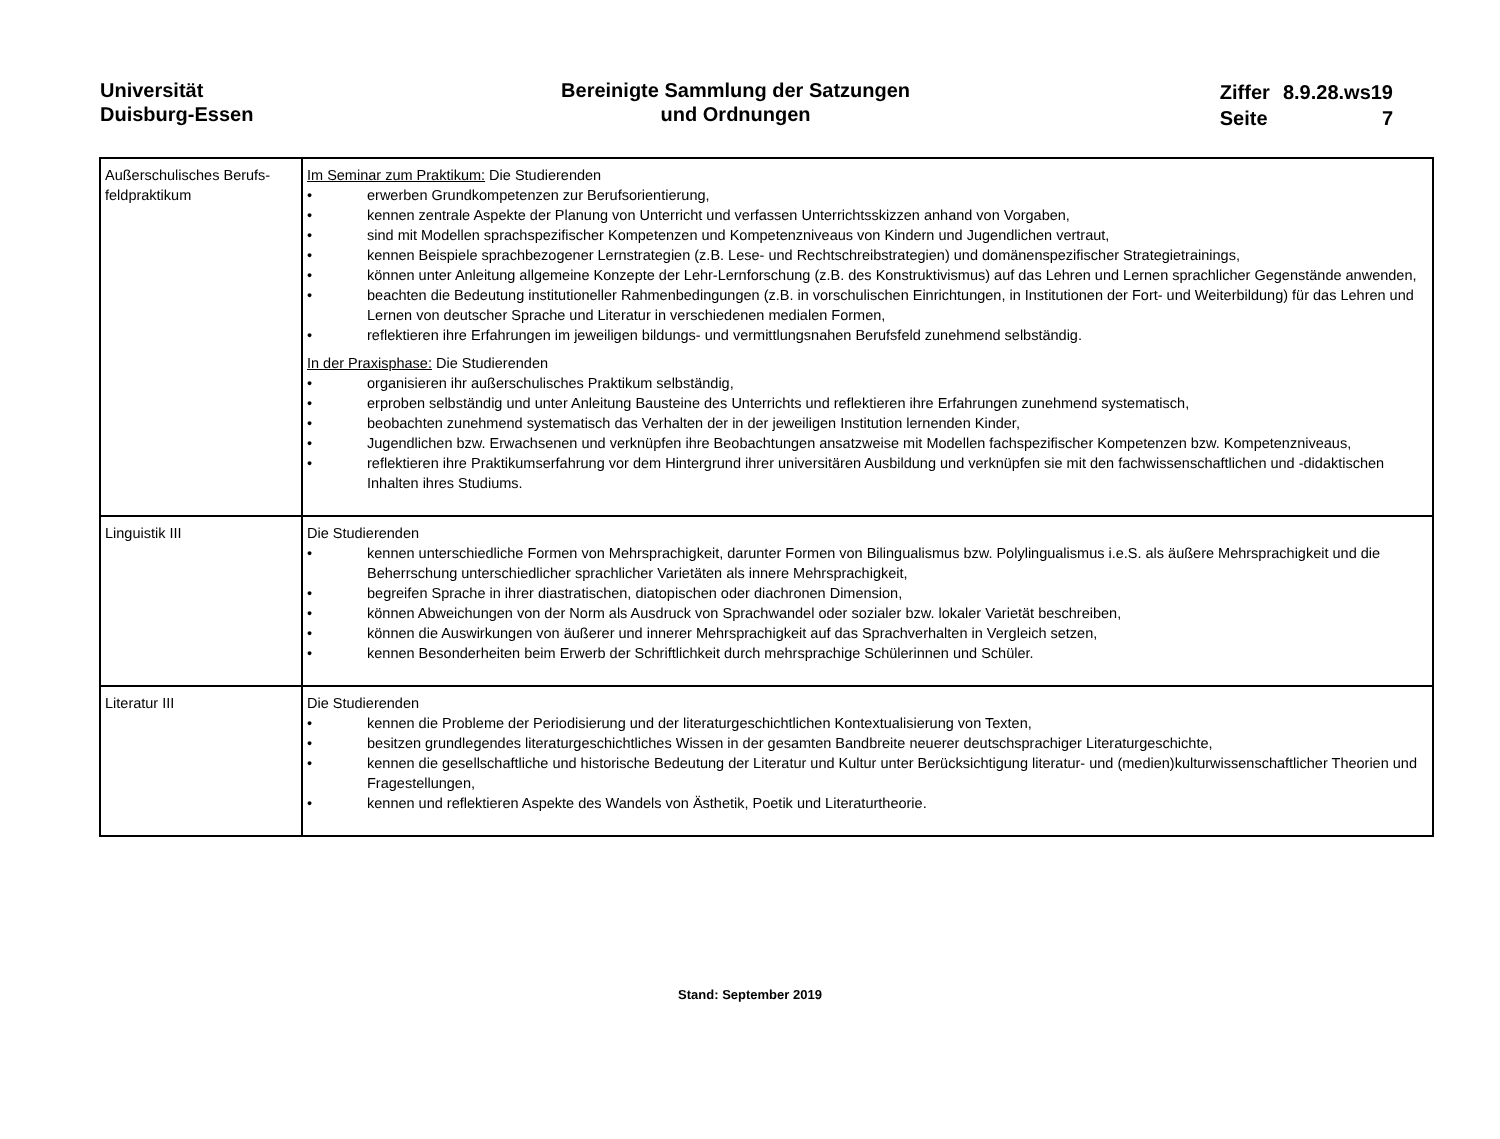Universität
Duisburg-Essen
Bereinigte Sammlung der Satzungen
und Ordnungen
| Ziffer | 8.9.28.ws19 |
| Seite | 7 |
| Außerschulisches Berufs-feldpraktikum | Im Seminar zum Praktikum: Die Studierenden • erwerben Grundkompetenzen zur Berufsorientierung, • kennen zentrale Aspekte der Planung von Unterricht und verfassen Unterrichtsskizzen anhand von Vorgaben, • sind mit Modellen sprachspezifischer Kompetenzen und Kompetenzniveaus von Kindern und Jugendlichen vertraut, • kennen Beispiele sprachbezogener Lernstrategien (z.B. Lese- und Rechtschreibstrategien) und domänenspezifischer Strategietrainings, • können unter Anleitung allgemeine Konzepte der Lehr-Lernforschung (z.B. des Konstruktivismus) auf das Lehren und Lernen sprachlicher Gegenstände anwenden, • beachten die Bedeutung institutioneller Rahmenbedingungen (z.B. in vorschulischen Einrichtungen, in Institutionen der Fort- und Weiterbildung) für das Lehren und Lernen von deutscher Sprache und Literatur in verschiedenen medialen Formen, • reflektieren ihre Erfahrungen im jeweiligen bildungs- und vermittlungsnahen Berufsfeld zunehmend selbständig. In der Praxisphase: Die Studierenden • organisieren ihr außerschulisches Praktikum selbständig, • erproben selbständig und unter Anleitung Bausteine des Unterrichts und reflektieren ihre Erfahrungen zunehmend systematisch, • beobachten zunehmend systematisch das Verhalten der in der jeweiligen Institution lernenden Kinder, • Jugendlichen bzw. Erwachsenen und verknüpfen ihre Beobachtungen ansatzweise mit Modellen fachspezifischer Kompetenzen bzw. Kompetenzniveaus, • reflektieren ihre Praktikumserfahrung vor dem Hintergrund ihrer universitären Ausbildung und verknüpfen sie mit den fachwissenschaftlichen und -didaktischen Inhalten ihres Studiums. |
| Linguistik III | Die Studierenden • kennen unterschiedliche Formen von Mehrsprachigkeit, darunter Formen von Bilingualismus bzw. Polylingualismus i.e.S. als äußere Mehrsprachigkeit und die Beherrschung unterschiedlicher sprachlicher Varietäten als innere Mehrsprachigkeit, • begreifen Sprache in ihrer diastratischen, diatopischen oder diachronen Dimension, • können Abweichungen von der Norm als Ausdruck von Sprachwandel oder sozialer bzw. lokaler Varietät beschreiben, • können die Auswirkungen von äußerer und innerer Mehrsprachigkeit auf das Sprachverhalten in Vergleich setzen, • kennen Besonderheiten beim Erwerb der Schriftlichkeit durch mehrsprachige Schülerinnen und Schüler. |
| Literatur III | Die Studierenden • kennen die Probleme der Periodisierung und der literaturgeschichtlichen Kontextualisierung von Texten, • besitzen grundlegendes literaturgeschichtliches Wissen in der gesamten Bandbreite neuerer deutschsprachiger Literaturgeschichte, • kennen die gesellschaftliche und historische Bedeutung der Literatur und Kultur unter Berücksichtigung literatur- und (medien)kulturwissenschaftlicher Theorien und Fragestellungen, • kennen und reflektieren Aspekte des Wandels von Ästhetik, Poetik und Literaturtheorie. |
Stand: September 2019